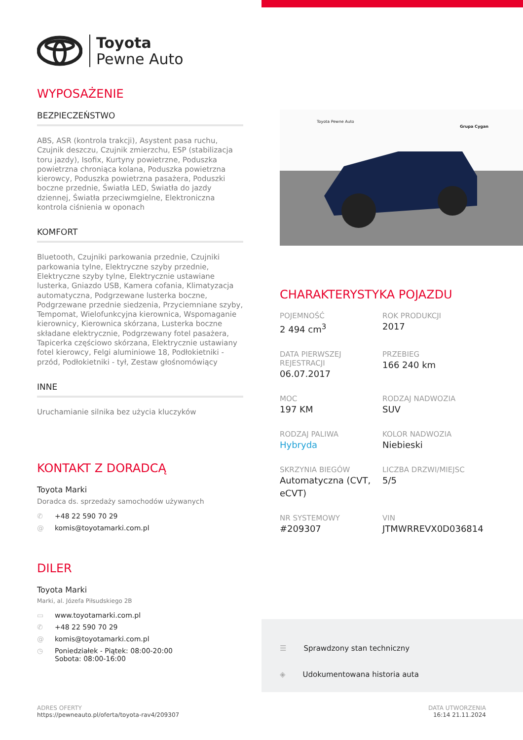Toyota
Pewne Auto
WYPOSAŻENIE
BEZPIECZEŃSTWO
ABS, ASR (kontrola trakcji), Asystent pasa ruchu, Czujnik deszczu, Czujnik zmierzchu, ESP (stabilizacja toru jazdy), Isofix, Kurtyny powietrzne, Poduszka powietrzna chroniąca kolana, Poduszka powietrzna kierowcy, Poduszka powietrzna pasażera, Poduszki boczne przednie, Światła LED, Światła do jazdy dziennej, Światła przeciwmgielne, Elektroniczna kontrola ciśnienia w oponach
KOMFORT
Bluetooth, Czujniki parkowania przednie, Czujniki parkowania tylne, Elektryczne szyby przednie, Elektryczne szyby tylne, Elektrycznie ustawiane lusterka, Gniazdo USB, Kamera cofania, Klimatyzacja automatyczna, Podgrzewane lusterka boczne, Podgrzewane przednie siedzenia, Przyciemniane szyby, Tempomat, Wielofunkcyjna kierownica, Wspomaganie kierownicy, Kierownica skórzana, Lusterka boczne składane elektrycznie, Podgrzewany fotel pasażera, Tapicerka częściowo skórzana, Elektrycznie ustawiany fotel kierowcy, Felgi aluminiowe 18, Podłokietniki - przód, Podłokietniki - tył, Zestaw głośnomówiący
INNE
Uruchamianie silnika bez użycia kluczyków
KONTAKT Z DORADCĄ
Toyota Marki
Doradca ds. sprzedaży samochodów używanych
✆ +48 22 590 70 29
@ komis@toyotamarki.com.pl
DILER
Toyota Marki
Marki, al. Józefa Piłsudskiego 2B
▭ www.toyotamarki.com.pl
✆ +48 22 590 70 29
@ komis@toyotamarki.com.pl
◷ Poniedziałek - Piątek: 08:00-20:00
Sobota: 08:00-16:00
Toyota Pewne Auto
Grupa Cygan
CHARAKTERYSTYKA POJAZDU
POJEMNOŚĆ
2 494 cm<sup>3</sup>
ROK PRODUKCJI
2017
DATA PIERWSZEJ REJESTRACJI
06.07.2017
PRZEBIEG
166 240 km
MOC
197 KM
RODZAJ NADWOZIA
SUV
RODZAJ PALIWA
Hybryda
KOLOR NADWOZIA
Niebieski
SKRZYNIA BIEGÓW
Automatyczna (CVT, eCVT)
LICZBA DRZWI/MIEJSC
5/5
NR SYSTEMOWY
#209307
VIN
JTMWRREVX0D036814
☰ Sprawdzony stan techniczny
◈ Udokumentowana historia auta
ADRES OFERTY
https://pewneauto.pl/oferta/toyota-rav4/209307
DATA UTWORZENIA
16:14 21.11.2024